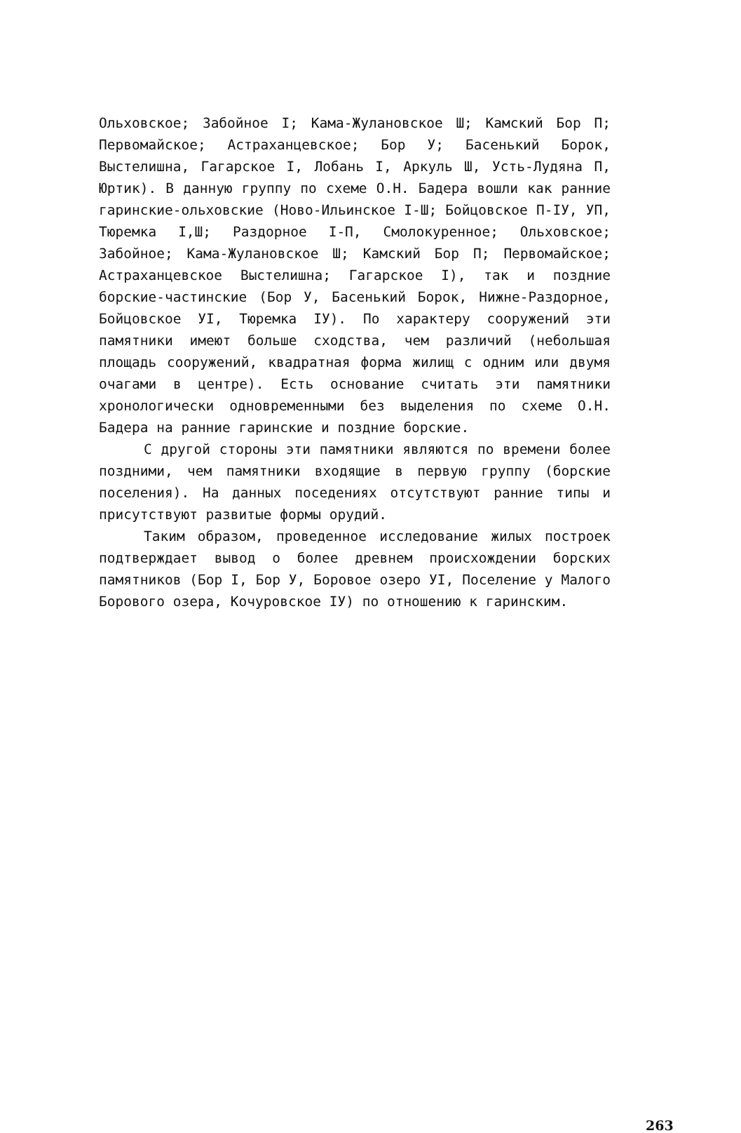Ольховское; Забойное I; Кама-Жулановское Ш; Камский Бор П; Первомайское; Астраханцевское; Бор У; Басенький Борок, Выстелишна, Гагарское I, Лобань I, Аркуль Ш, Усть-Лудяна П, Юртик). В данную группу по схеме О.Н. Бадера вошли как ранние гаринские-ольховские (Ново-Ильинское I-Ш; Бойцовское П-IУ, УП, Тюремка I,Ш; Раздорное I-П, Смолокуренное; Ольховское; Забойное; Кама-Жулановское Ш; Камский Бор П; Первомайское; Астраханцевское Выстелишна; Гагарское I), так и поздние борские-частинские (Бор У, Басенький Борок, Нижне-Раздорное, Бойцовское УI, Тюремка IУ). По характеру сооружений эти памятники имеют больше сходства, чем различий (небольшая площадь сооружений, квадратная форма жилищ с одним или двумя очагами в центре). Есть основание считать эти памятники хронологически одновременными без выделения по схеме О.Н. Бадера на ранние гаринские и поздние борские.
С другой стороны эти памятники являются по времени более поздними, чем памятники входящие в первую группу (борские поселения). На данных поседениях отсутствуют ранние типы и присутствуют развитые формы орудий.
Таким образом, проведенное исследование жилых построек подтверждает вывод о более древнем происхождении борских памятников (Бор I, Бор У, Боровое озеро УI, Поселение у Малого Борового озера, Кочуровское IУ) по отношению к гаринским.
263